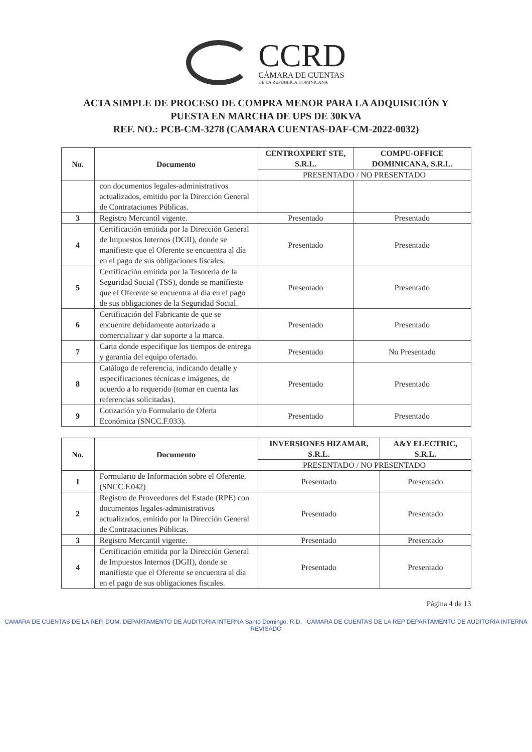CCRD
CÁMARA DE CUENTAS
DE LA REPÚBLICA DOMINICANA
ACTA SIMPLE DE PROCESO DE COMPRA MENOR PARA LA ADQUISICIÓN Y
PUESTA EN MARCHA DE UPS DE 30KVA
REF. NO.: PCB-CM-3278 (CAMARA CUENTAS-DAF-CM-2022-0032)
| No. | Documento | CENTROXPERT STE, S.R.L. | COMPU-OFFICE DOMINICANA, S.R.L. |
| --- | --- | --- | --- |
| | | PRESENTADO / NO PRESENTADO | |
| | con documentos legales-administrativos actualizados, emitido por la Dirección General de Contrataciones Públicas. | | |
| 3 | Registro Mercantil vigente. | Presentado | Presentado |
| 4 | Certificación emitida por la Dirección General de Impuestos Internos (DGII), donde se manifieste que el Oferente se encuentra al día en el pago de sus obligaciones fiscales. | Presentado | Presentado |
| 5 | Certificación emitida por la Tesorería de la Seguridad Social (TSS), donde se manifieste que el Oferente se encuentra al día en el pago de sus obligaciones de la Seguridad Social. | Presentado | Presentado |
| 6 | Certificación del Fabricante de que se encuentre debidamente autorizado a comercializar y dar soporte a la marca. | Presentado | Presentado |
| 7 | Carta donde especifique los tiempos de entrega y garantía del equipo ofertado. | Presentado | No Presentado |
| 8 | Catálogo de referencia, indicando detalle y especificaciones técnicas e imágenes, de acuerdo a lo requerido (tomar en cuenta las referencias solicitadas). | Presentado | Presentado |
| 9 | Cotización y/o Formulario de Oferta Económica (SNCC.F.033). | Presentado | Presentado |
| No. | Documento | INVERSIONES HIZAMAR, S.R.L. | A&Y ELECTRIC, S.R.L. |
| --- | --- | --- | --- |
| | | PRESENTADO / NO PRESENTADO | |
| 1 | Formulario de Información sobre el Oferente. (SNCC.F.042) | Presentado | Presentado |
| 2 | Registro de Proveedores del Estado (RPE) con documentos legales-administrativos actualizados, emitido por la Dirección General de Contrataciones Públicas. | Presentado | Presentado |
| 3 | Registro Mercantil vigente. | Presentado | Presentado |
| 4 | Certificación emitida por la Dirección General de Impuestos Internos (DGII), donde se manifieste que el Oferente se encuentra al día en el pago de sus obligaciones fiscales. | Presentado | Presentado |
Página 4 de 13
CAMARA DE CUENTAS DE LA REP. DOM. DEPARTAMENTO DE AUDITORIA INTERNA Santo Domingo, R.D. CAMARA DE CUENTAS DE LA REP DEPARTAMENTO DE AUDITORIA INTERNA REVISADO